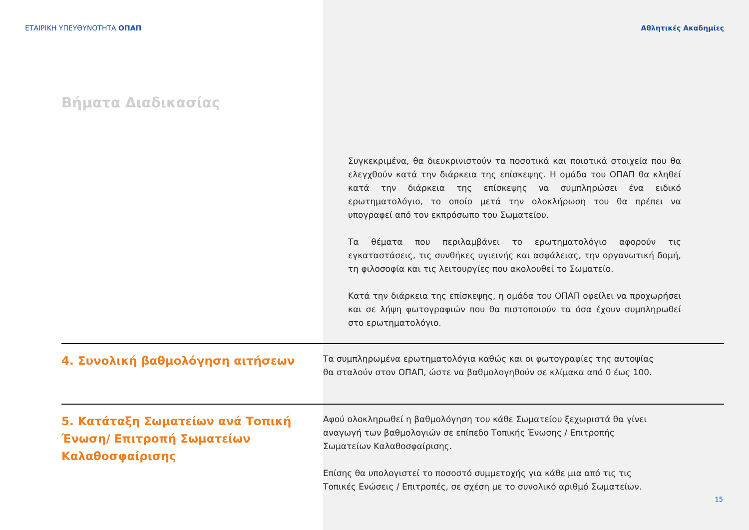ΕΤΑΙΡΙΚΗ ΥΠΕΥΘΥΝΟΤΗΤΑ ΟΠΑΠ Αθλητικές Ακαδημίες
Βήματα Διαδικασίας
Συγκεκριμένα, θα διευκρινιστούν τα ποσοτικά και ποιοτικά στοιχεία που θα ελεγχθούν κατά την διάρκεια της επίσκεψης. Η ομάδα του ΟΠΑΠ θα κληθεί κατά την διάρκεια της επίσκεψης να συμπληρώσει ένα ειδικό ερωτηματολόγιο, το οποίο μετά την ολοκλήρωση του θα πρέπει να υπογραφεί από τον εκπρόσωπο του Σωματείου.
Τα θέματα που περιλαμβάνει το ερωτηματολόγιο αφορούν τις εγκαταστάσεις, τις συνθήκες υγιεινής και ασφάλειας, την οργανωτική δομή, τη φιλοσοφία και τις λειτουργίες που ακολουθεί το Σωματείο.
Κατά την διάρκεια της επίσκεψης, η ομάδα του ΟΠΑΠ οφείλει να προχωρήσει και σε λήψη φωτογραφιών που θα πιστοποιούν τα όσα έχουν συμπληρωθεί στο ερωτηματολόγιο.
4. Συνολική βαθμολόγηση αιτήσεων
Τα συμπληρωμένα ερωτηματολόγια καθώς και οι φωτογραφίες της αυτοψίας θα σταλούν στον ΟΠΑΠ, ώστε να βαθμολογηθούν σε κλίμακα από 0 έως 100.
5. Κατάταξη Σωματείων ανά Τοπική Ένωση/ Επιτροπή Σωματείων Καλαθοσφαίρισης
Αφού ολοκληρωθεί η βαθμολόγηση του κάθε Σωματείου ξεχωριστά θα γίνει αναγωγή των βαθμολογιών σε επίπεδο Τοπικής Ένωσης / Επιτροπής Σωματείων Καλαθοσφαίρισης.
Επίσης θα υπολογιστεί το ποσοστό συμμετοχής για κάθε μια από τις τις Τοπικές Ενώσεις / Επιτροπές, σε σχέση με το συνολικό αριθμό Σωματείων.
15